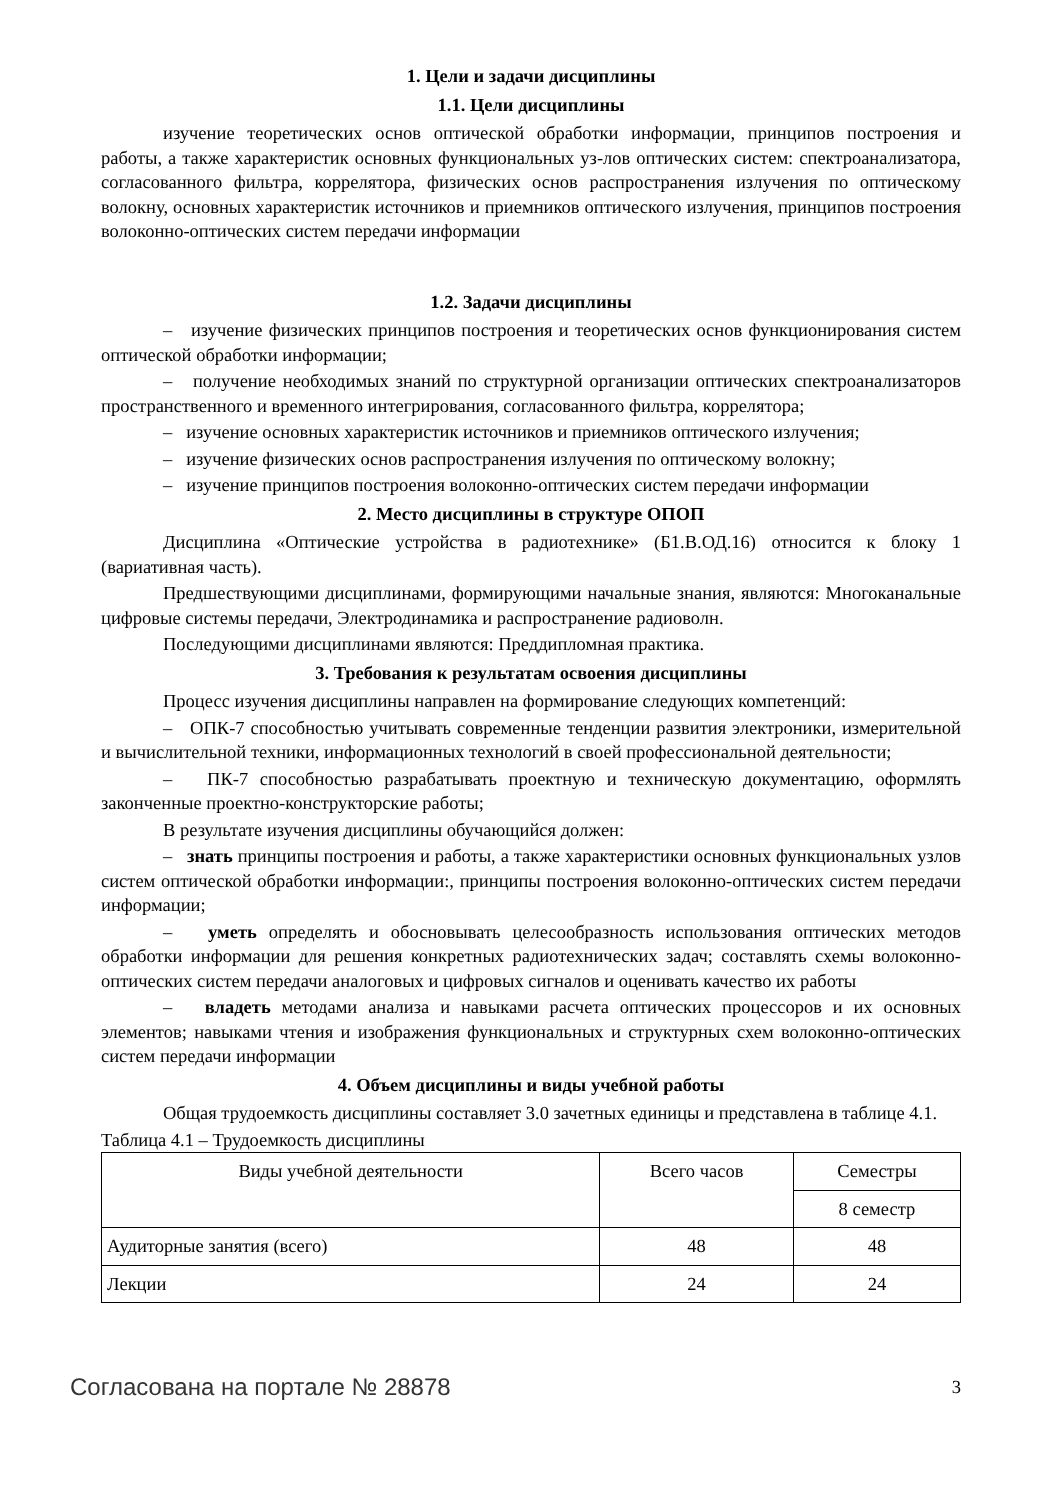1. Цели и задачи дисциплины
1.1. Цели дисциплины
изучение теоретических основ оптической обработки информации, принципов построения и работы, а также характеристик основных функциональных уз-лов оптических систем: спектроанализатора, согласованного фильтра, коррелятора, физических основ распространения излучения по оптическому волокну, основных характеристик источников и приемников оптического излучения, принципов построения волоконно-оптических систем передачи информации
1.2. Задачи дисциплины
– изучение физических принципов построения и теоретических основ функционирования систем оптической обработки информации;
– получение необходимых знаний по структурной организации оптических спектроанализаторов пространственного и временного интегрирования, согласованного фильтра, коррелятора;
– изучение основных характеристик источников и приемников оптического излучения;
– изучение физических основ распространения излучения по оптическому волокну;
– изучение принципов построения волоконно-оптических систем передачи информации
2. Место дисциплины в структуре ОПОП
Дисциплина «Оптические устройства в радиотехнике» (Б1.В.ОД.16) относится к блоку 1 (вариативная часть).
Предшествующими дисциплинами, формирующими начальные знания, являются: Многоканальные цифровые системы передачи, Электродинамика и распространение радиоволн.
Последующими дисциплинами являются: Преддипломная практика.
3. Требования к результатам освоения дисциплины
Процесс изучения дисциплины направлен на формирование следующих компетенций:
– ОПК-7 способностью учитывать современные тенденции развития электроники, измерительной и вычислительной техники, информационных технологий в своей профессиональной деятельности;
– ПК-7 способностью разрабатывать проектную и техническую документацию, оформлять законченные проектно-конструкторские работы;
В результате изучения дисциплины обучающийся должен:
– знать принципы построения и работы, а также характеристики основных функциональных узлов систем оптической обработки информации:, принципы построения волоконно-оптических систем передачи информации;
– уметь определять и обосновывать целесообразность использования оптических методов обработки информации для решения конкретных радиотехнических задач; составлять схемы волоконно-оптических систем передачи аналоговых и цифровых сигналов и оценивать качество их работы
– владеть методами анализа и навыками расчета оптических процессоров и их основных элементов; навыками чтения и изображения функциональных и структурных схем волоконно-оптических систем передачи информации
4. Объем дисциплины и виды учебной работы
Общая трудоемкость дисциплины составляет 3.0 зачетных единицы и представлена в таблице 4.1.
Таблица 4.1 – Трудоемкость дисциплины
| Виды учебной деятельности | Всего часов | Семестры |
| | | 8 семестр |
| Аудиторные занятия (всего) | 48 | 48 |
| Лекции | 24 | 24 |
Согласована на портале № 28878 3